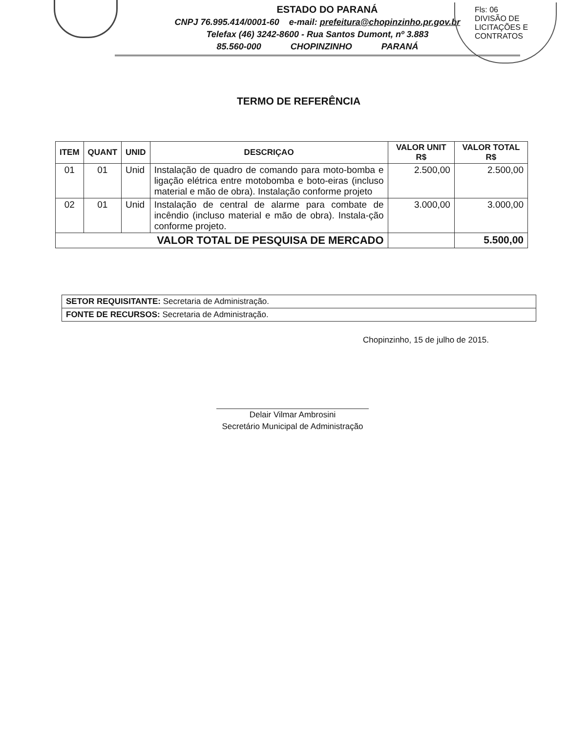Fls: 06
DIVISÃO DE LICITAÇÕES E CONTRATOS
ESTADO DO PARANÁ
CNPJ 76.995.414/0001-60 e-mail: prefeitura@chopinzinho.pr.gov.br
Telefax (46) 3242-8600 - Rua Santos Dumont, nº 3.883
85.560-000 CHOPINZINHO PARANÁ
TERMO DE REFERÊNCIA
| ITEM | QUANT | UNID | DESCRIÇAO | VALOR UNIT R$ | VALOR TOTAL R$ |
| --- | --- | --- | --- | --- | --- |
| 01 | 01 | Unid | Instalação de quadro de comando para moto-bomba e ligação elétrica entre motobomba e boto-eiras (incluso material e mão de obra). Instalação conforme projeto | 2.500,00 | 2.500,00 |
| 02 | 01 | Unid | Instalação de central de alarme para combate de incêndio (incluso material e mão de obra). Instala-ção conforme projeto. | 3.000,00 | 3.000,00 |
| VALOR TOTAL DE PESQUISA DE MERCADO | | | | | 5.500,00 |
| SETOR REQUISITANTE: Secretaria de Administração. |
| FONTE DE RECURSOS: Secretaria de Administração. |
Chopinzinho, 15 de julho de 2015.
Delair Vilmar Ambrosini
Secretário Municipal de Administração